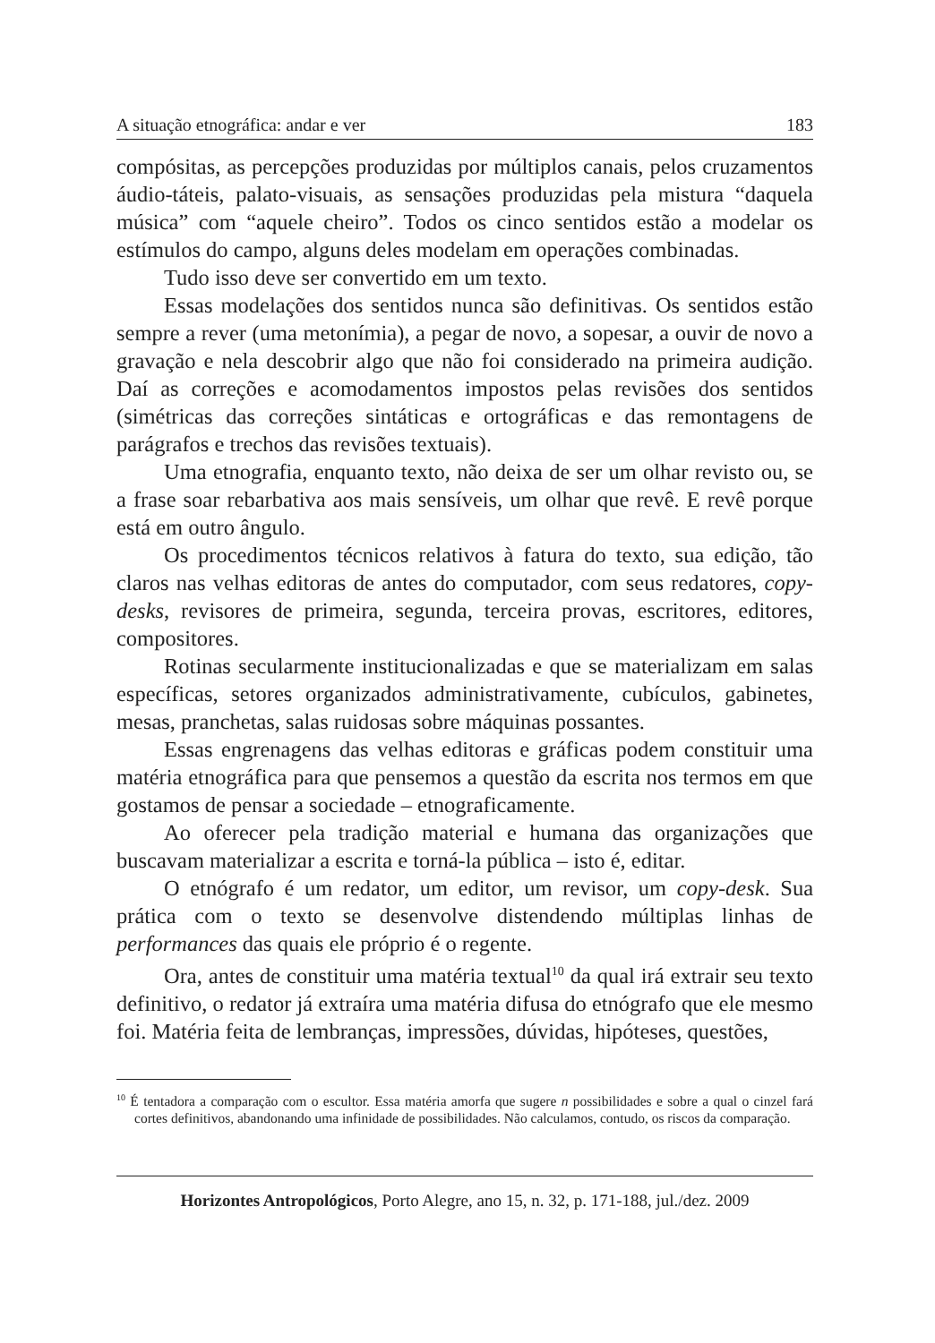A situação etnográfica: andar e ver 183
compósitas, as percepções produzidas por múltiplos canais, pelos cruzamentos áudio-táteis, palato-visuais, as sensações produzidas pela mistura “daquela música” com “aquele cheiro”. Todos os cinco sentidos estão a modelar os estímulos do campo, alguns deles modelam em operações combinadas.
Tudo isso deve ser convertido em um texto.
Essas modelações dos sentidos nunca são definitivas. Os sentidos estão sempre a rever (uma metonímia), a pegar de novo, a sopesar, a ouvir de novo a gravação e nela descobrir algo que não foi considerado na primeira audição. Daí as correções e acomodamentos impostos pelas revisões dos sentidos (simétricas das correções sintáticas e ortográficas e das remontagens de parágrafos e trechos das revisões textuais).
Uma etnografia, enquanto texto, não deixa de ser um olhar revisto ou, se a frase soar rebarbativa aos mais sensíveis, um olhar que revê. E revê porque está em outro ângulo.
Os procedimentos técnicos relativos à fatura do texto, sua edição, tão claros nas velhas editoras de antes do computador, com seus redatores, copy-desks, revisores de primeira, segunda, terceira provas, escritores, editores, compositores.
Rotinas secularmente institucionalizadas e que se materializam em salas específicas, setores organizados administrativamente, cubículos, gabinetes, mesas, pranchetas, salas ruidosas sobre máquinas possantes.
Essas engrenagens das velhas editoras e gráficas podem constituir uma matéria etnográfica para que pensemos a questão da escrita nos termos em que gostamos de pensar a sociedade – etnograficamente.
Ao oferecer pela tradição material e humana das organizações que buscavam materializar a escrita e torná-la pública – isto é, editar.
O etnógrafo é um redator, um editor, um revisor, um copy-desk. Sua prática com o texto se desenvolve distendendo múltiplas linhas de performances das quais ele próprio é o regente.
Ora, antes de constituir uma matéria textual<sup>10</sup> da qual irá extrair seu texto definitivo, o redator já extraíra uma matéria difusa do etnógrafo que ele mesmo foi. Matéria feita de lembranças, impressões, dúvidas, hipóteses, questões,
<sup>10</sup> É tentadora a comparação com o escultor. Essa matéria amorfa que sugere n possibilidades e sobre a qual o cinzel fará cortes definitivos, abandonando uma infinidade de possibilidades. Não calculamos, contudo, os riscos da comparação.
Horizontes Antropológicos, Porto Alegre, ano 15, n. 32, p. 171-188, jul./dez. 2009